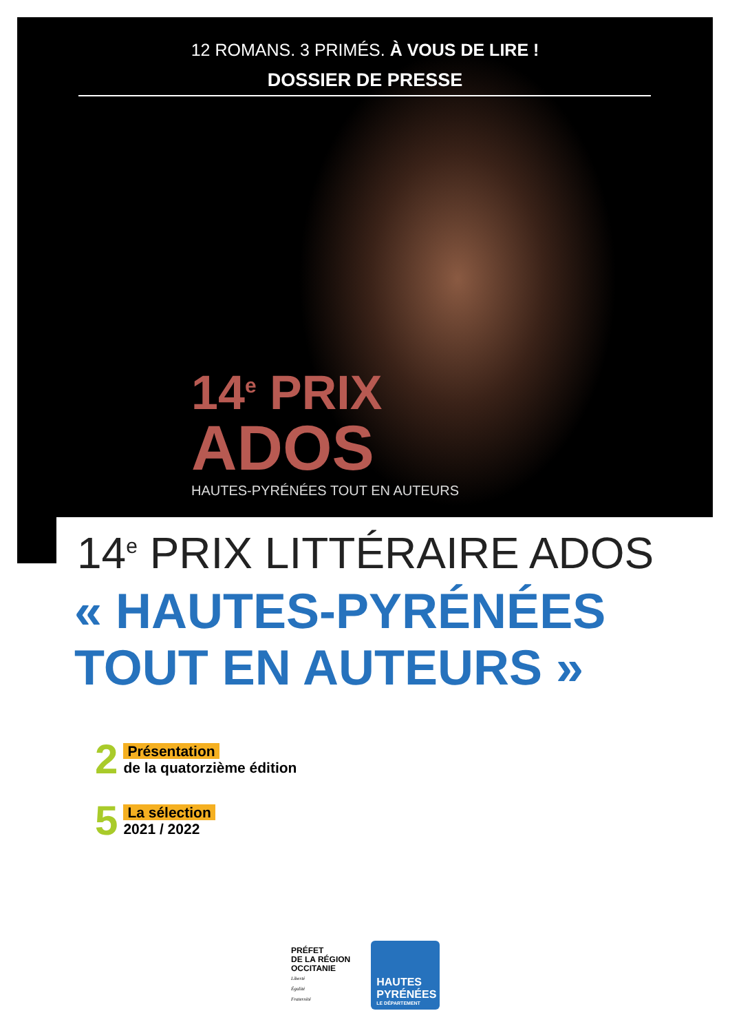12 ROMANS. 3 PRIMÉS. À VOUS DE LIRE !
DOSSIER DE PRESSE
14<sup>e</sup> PRIX
ADOS
HAUTES-PYRÉNÉES TOUT EN AUTEURS
14<sup>e</sup> PRIX LITTÉRAIRE ADOS
« HAUTES-PYRÉNÉES
TOUT EN AUTEURS »
2
Présentation
de la quatorzième édition
5
La sélection
2021 / 2022
PRÉFET
DE LA RÉGION
OCCITANIE
Liberté
Égalité
Fraternité
HAUTES
PYRÉNÉES
LE DÉPARTEMENT